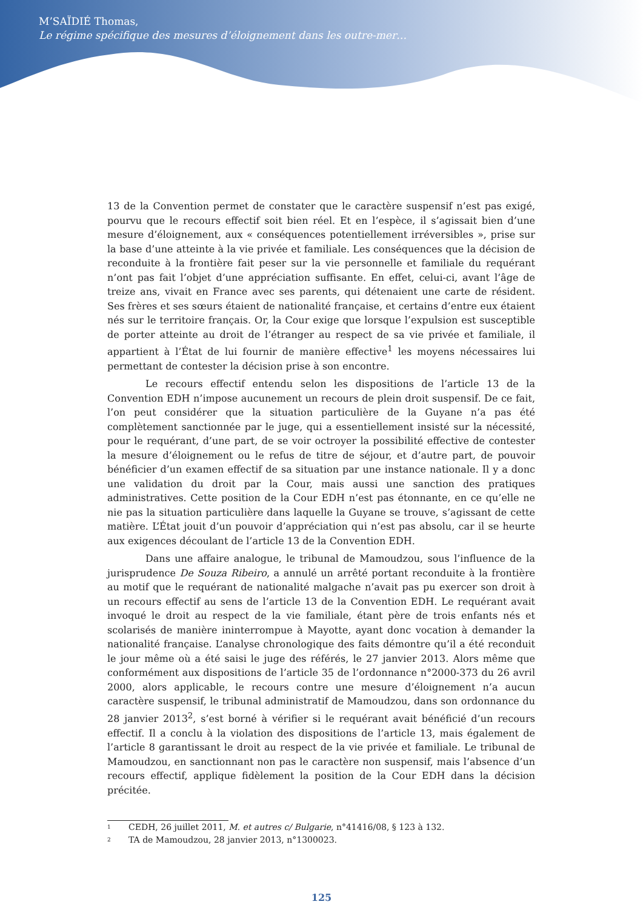M’SAÏDIÉ Thomas,
Le régime spécifique des mesures d’éloignement dans les outre-mer…
13 de la Convention permet de constater que le caractère suspensif n’est pas exigé, pourvu que le recours effectif soit bien réel. Et en l’espèce, il s’agissait bien d’une mesure d’éloignement, aux « conséquences potentiellement irréversibles », prise sur la base d’une atteinte à la vie privée et familiale. Les conséquences que la décision de reconduite à la frontière fait peser sur la vie personnelle et familiale du requérant n’ont pas fait l’objet d’une appréciation suffisante. En effet, celui-ci, avant l’âge de treize ans, vivait en France avec ses parents, qui détenaient une carte de résident. Ses frères et ses sœurs étaient de nationalité française, et certains d’entre eux étaient nés sur le territoire français. Or, la Cour exige que lorsque l’expulsion est susceptible de porter atteinte au droit de l’étranger au respect de sa vie privée et familiale, il appartient à l’État de lui fournir de manière effective<sup>1</sup> les moyens nécessaires lui permettant de contester la décision prise à son encontre.
Le recours effectif entendu selon les dispositions de l’article 13 de la Convention EDH n’impose aucunement un recours de plein droit suspensif. De ce fait, l’on peut considérer que la situation particulière de la Guyane n’a pas été complètement sanctionnée par le juge, qui a essentiellement insisté sur la nécessité, pour le requérant, d’une part, de se voir octroyer la possibilité effective de contester la mesure d’éloignement ou le refus de titre de séjour, et d’autre part, de pouvoir bénéficier d’un examen effectif de sa situation par une instance nationale. Il y a donc une validation du droit par la Cour, mais aussi une sanction des pratiques administratives. Cette position de la Cour EDH n’est pas étonnante, en ce qu’elle ne nie pas la situation particulière dans laquelle la Guyane se trouve, s’agissant de cette matière. L’État jouit d’un pouvoir d’appréciation qui n’est pas absolu, car il se heurte aux exigences découlant de l’article 13 de la Convention EDH.
Dans une affaire analogue, le tribunal de Mamoudzou, sous l’influence de la jurisprudence De Souza Ribeiro, a annulé un arrêté portant reconduite à la frontière au motif que le requérant de nationalité malgache n’avait pas pu exercer son droit à un recours effectif au sens de l’article 13 de la Convention EDH. Le requérant avait invoqué le droit au respect de la vie familiale, étant père de trois enfants nés et scolarisés de manière ininterrompue à Mayotte, ayant donc vocation à demander la nationalité française. L’analyse chronologique des faits démontre qu’il a été reconduit le jour même où a été saisi le juge des référés, le 27 janvier 2013. Alors même que conformément aux dispositions de l’article 35 de l’ordonnance n°2000-373 du 26 avril 2000, alors applicable, le recours contre une mesure d’éloignement n’a aucun caractère suspensif, le tribunal administratif de Mamoudzou, dans son ordonnance du 28 janvier 2013<sup>2</sup>, s’est borné à vérifier si le requérant avait bénéficié d’un recours effectif. Il a conclu à la violation des dispositions de l’article 13, mais également de l’article 8 garantissant le droit au respect de la vie privée et familiale. Le tribunal de Mamoudzou, en sanctionnant non pas le caractère non suspensif, mais l’absence d’un recours effectif, applique fidèlement la position de la Cour EDH dans la décision précitée.
1 CEDH, 26 juillet 2011, M. et autres c/ Bulgarie, n°41416/08, § 123 à 132.
2 TA de Mamoudzou, 28 janvier 2013, n°1300023.
125